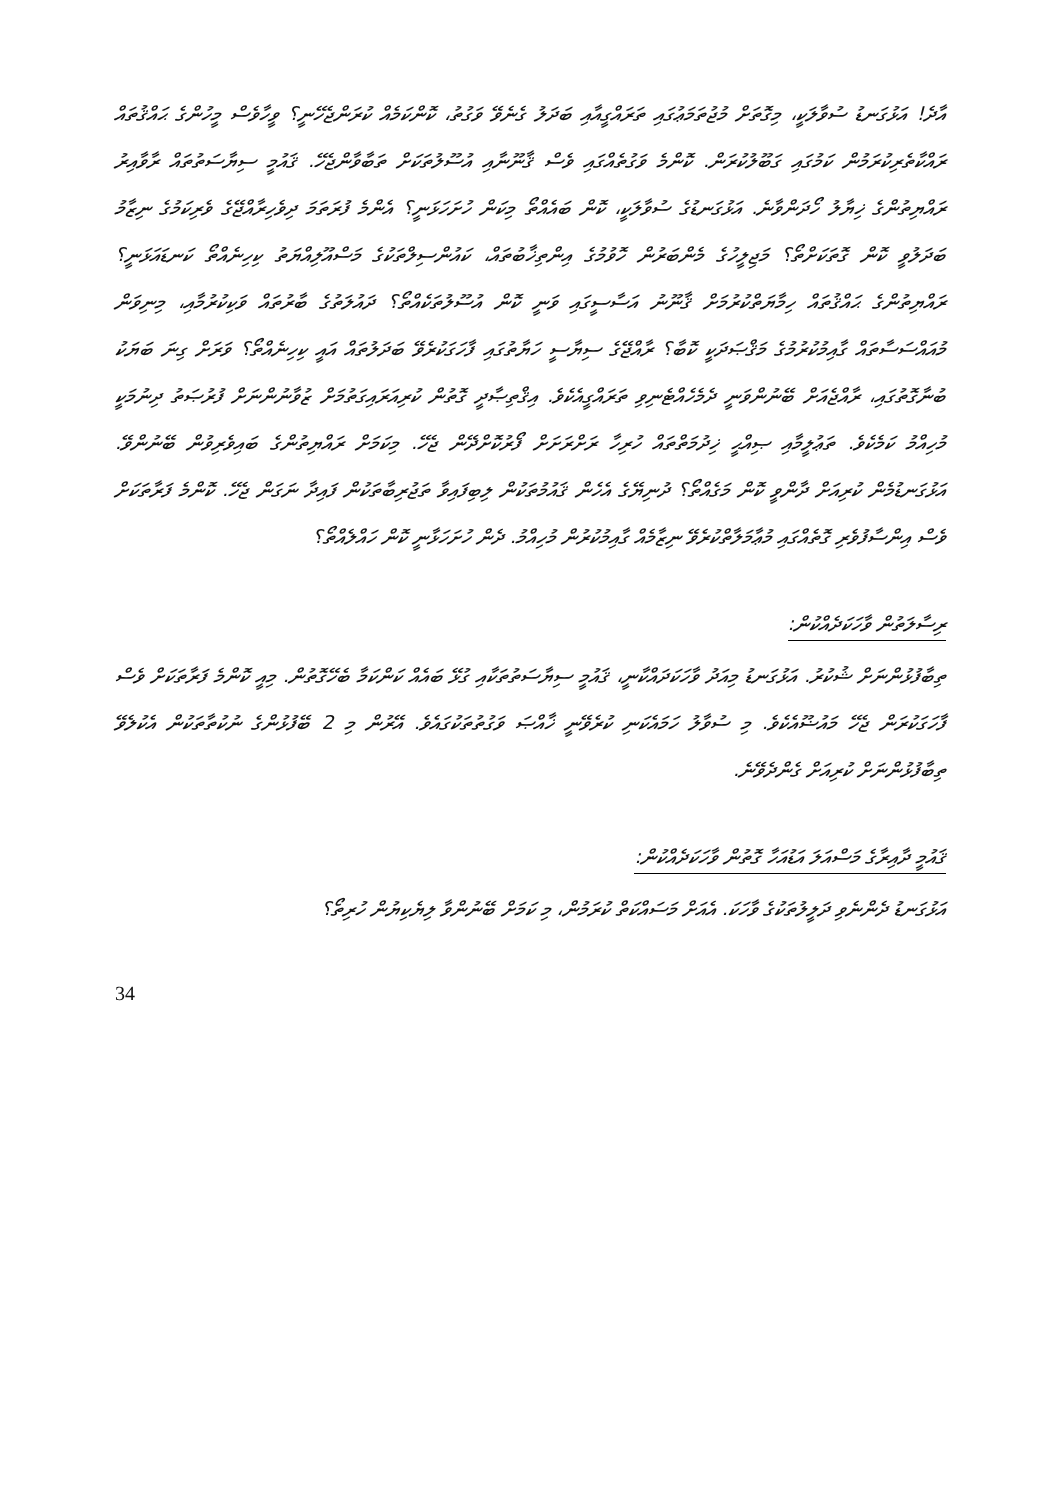އާދެ! އަޅުގަނޑު ސުވާލަކީ، މިގޮތަށް މުޖުތަމަޢުގައި ތަރައްގީއާއި ބަދަލު ގެނެވޭ ވަގުތު، ކޮންކަމެއް ކުރަންޖެހޭނީ؟ ވީހާވެސް މީހުންގެ ޙައްޤުތައް ރައްކާތެރިކުރަމުން ކަމުގައި ގަބޫލުކުރަން. ކޮންމެ ވަގުތެއްގައި ވެސް ޤާނޫނާއި އުސޫލުތަކަށް ތަބާވާންޖެހޭ. ޤައުމީ ސިޔާސަތުތައް ރާވާއިރު ރައްޔިތުންގެ ޚިޔާލު ހޯދަންވާނެ. އަޅުގަނޑުގެ ސުވާލަކީ، ކޮން ބައެއްތޯ މިކަން ހުށަހަޅަނީ؟ އެންމެ ފުރަތަމަ ދިވެހިރާއްޖޭގެ ވެރިކަމުގެ ނިޒާމު ބަދަލުވީ ކޮން ގޮތަކަށްތޯ؟ މަޖިލީހުގެ މެންބަރުން ހޮވުމުގެ އިންތިޚާބުތައް، ކައުންސިލްތަކުގެ މަސްއޫލިއްޔަތު ކިހިނެއްތޯ ކަނޑައަޅަނީ؟ ރައްޔިތުންގެ ޙައްޤުތައް ހިމާޔަތްކުރުމަށް ޤާނޫނު އަސާސީގައި ވަނީ ކޮން އުސޫލުތަކެއްތޯ؟ ދައުލަތުގެ ބާރުތައް ވަކިކުރުމާއި، މިނިވަން މުއައްސަސާތައް ގާއިމުކުރުމުގެ މަޤްޞަދަކީ ކޮބާ؟ ރާއްޖޭގެ ސިޔާސީ ހަޔާތުގައި ފާހަގަކުރެވޭ ބަދަލުތައް އައީ ކިހިނެއްތޯ؟ ވަރަށް ގިނަ ބަޔަކު ބުނާގޮތުގައި، ރާއްޖެއަށް ބޭނުންވަނީ ދެމެހެއްޓެނިވި ތަރައްގީއެކެވެ. އިޤްތިޞާދީ ގޮތުން ކުރިއަރައިގަތުމަށް ޒުވާނުންނަށް ފުރުޞަތު ދިނުމަކީ މުހިއްމު ކަމެކެވެ. ތަޢުލީމާއި ޞިއްޙީ ޚިދުމަތްތައް ހުރިހާ ރަށްރަށަށް ފޯރުކޮށްދޭން ޖެހޭ. މިކަމަށް ރައްޔިތުންގެ ބައިވެރިވުން ބޭނުންވޭ. އަޅުގަނޑުމެން ކުރިއަށް ދާންވީ ކޮން މަގެއްތޯ؟ ދުނިޔޭގެ އެހެން ޤައުމުތަކުން ލިބިފައިވާ ތަޖުރިބާތަކުން ފައިދާ ނަގަން ޖެހޭ. ކޮންމެ ފަރާތަކަށް ވެސް އިންސާފުވެރި ގޮތެއްގައި މުޢާމަލާތްކުރެވޭ ނިޒާމެއް ގާއިމުކުރުން މުހިއްމު. ދެން ހުށަހަޅާނީ ކޮން ހައްލެއްތޯ؟
ރިސާލަތުން ވާހަކަދެއްކުން:
ތިބާފުޅުންނަށް ޝުކުރު. އަޅުގަނޑު މިއަދު ވާހަކަދައްކާނީ، ޤައުމީ ސިޔާސަތުތަކާއި ގުޅޭ ބައެއް ކަންކަމާ ބެހޭގޮތުން. މިއީ ކޮންމެ ފަރާތަކަށް ވެސް ފާހަގަކުރަން ޖެހޭ މައުޟޫއެކެވެ. މި ސުވާލު ހަމައެކަނި ކުރެވޭނީ ޚާއްޞަ ވަގުތުތަކުގައެވެ. އޭރުން މި 2 ބޭފުޅުންގެ ނުކުތާތަކުން އެކުލެވޭ ތިބާފުޅުންނަށް ކުރިއަށް ގެންދެވޭނެ.
ޤައުމީ ދާއިރާގެ މަސްއަލަ އަޑުއަހާ ގޮތުން ވާހަކަދެއްކުން:
އަޅުގަނޑު ދެންނެވި ދަލީލުތަކުގެ ވާހަކަ. އެއަށް މަސައްކަތް ކުރަމުން، މި ކަމަށް ބޭނުންވާ ލިޔެކިޔުން ހުރިތޯ؟
34